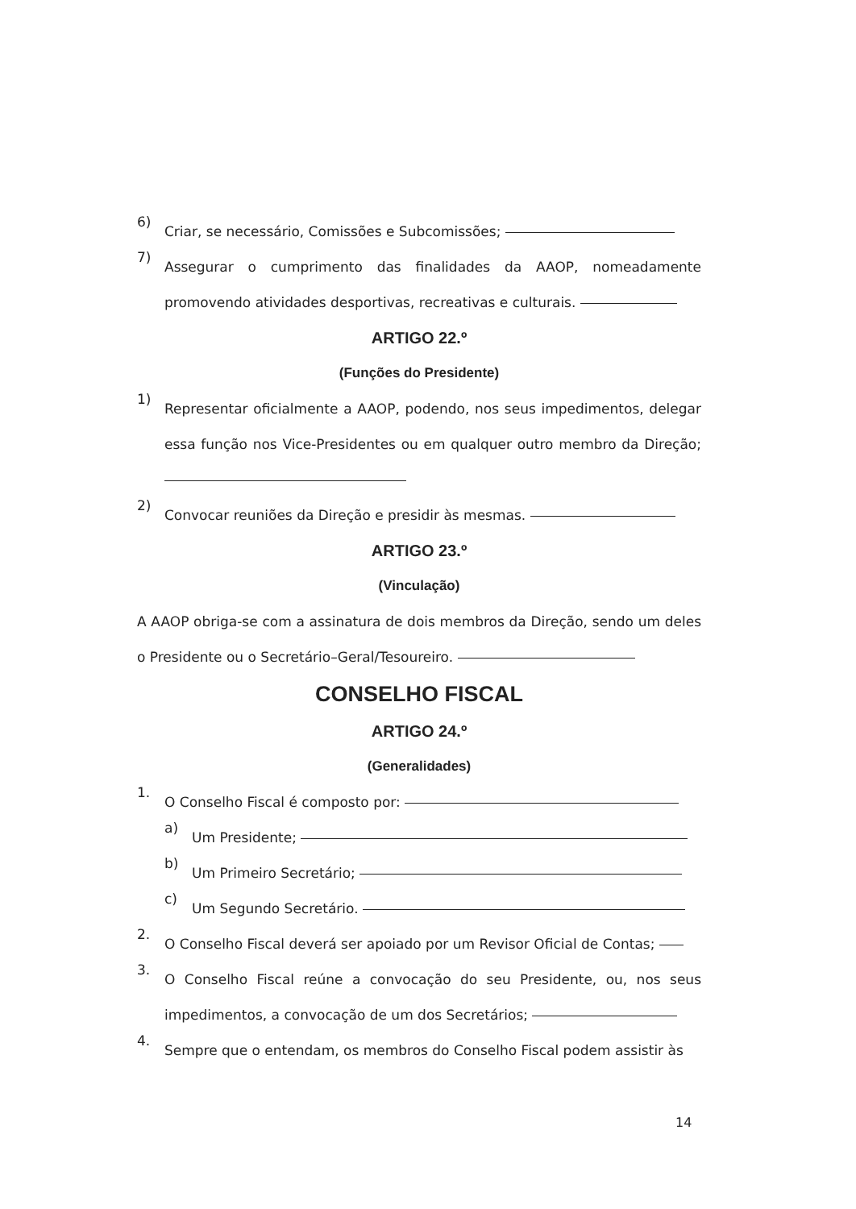6)
Criar, se necessário, Comissões e Subcomissões;
7)
Assegurar o cumprimento das finalidades da AAOP, nomeadamente promovendo atividades desportivas, recreativas e culturais.
ARTIGO 22.º
(Funções do Presidente)
1)
Representar oficialmente a AAOP, podendo, nos seus impedimentos, delegar essa função nos Vice-Presidentes ou em qualquer outro membro da Direção;
2)
Convocar reuniões da Direção e presidir às mesmas.
ARTIGO 23.º
(Vinculação)
A AAOP obriga-se com a assinatura de dois membros da Direção, sendo um deles o Presidente ou o Secretário–Geral/Tesoureiro.
CONSELHO FISCAL
ARTIGO 24.º
(Generalidades)
1.
O Conselho Fiscal é composto por:
a)
Um Presidente;
b)
Um Primeiro Secretário;
c)
Um Segundo Secretário.
2.
O Conselho Fiscal deverá ser apoiado por um Revisor Oficial de Contas;
3.
O Conselho Fiscal reúne a convocação do seu Presidente, ou, nos seus impedimentos, a convocação de um dos Secretários;
4.
Sempre que o entendam, os membros do Conselho Fiscal podem assistir às
14